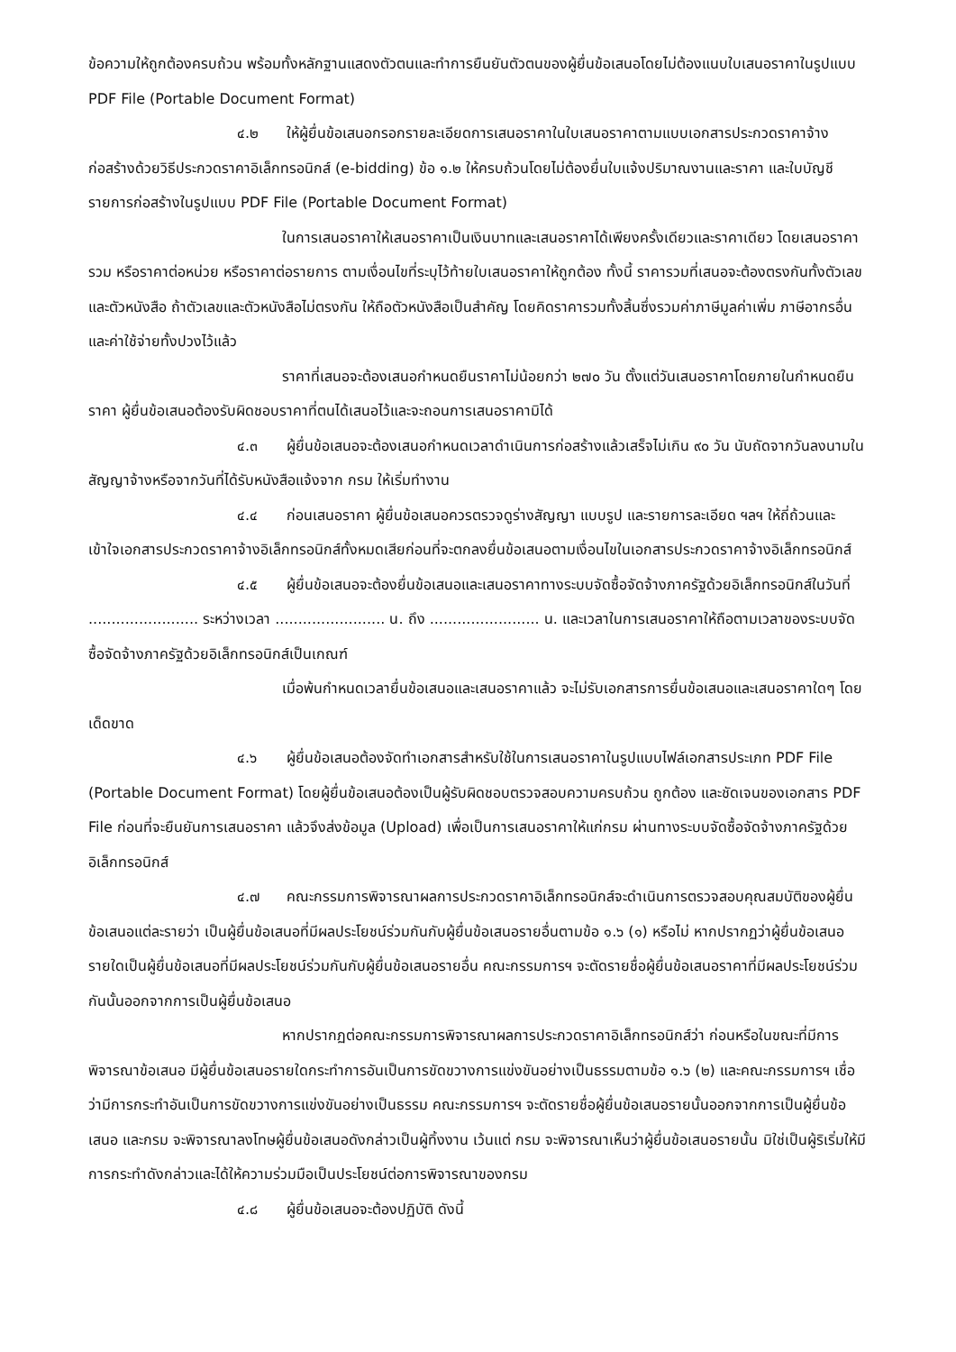ข้อความให้ถูกต้องครบถ้วน พร้อมทั้งหลักฐานแสดงตัวตนและทำการยืนยันตัวตนของผู้ยื่นข้อเสนอโดยไม่ต้องแนบใบเสนอราคาในรูปแบบ PDF File (Portable Document Format)
๔.๒ ให้ผู้ยื่นข้อเสนอกรอกรายละเอียดการเสนอราคาในใบเสนอราคาตามแบบเอกสารประกวดราคาจ้างก่อสร้างด้วยวิธีประกวดราคาอิเล็กทรอนิกส์ (e-bidding) ข้อ ๑.๒ ให้ครบถ้วนโดยไม่ต้องยื่นใบแจ้งปริมาณงานและราคา และใบบัญชีรายการก่อสร้างในรูปแบบ PDF File (Portable Document Format)
ในการเสนอราคาให้เสนอราคาเป็นเงินบาทและเสนอราคาได้เพียงครั้งเดียวและราคาเดียว โดยเสนอราคารวม หรือราคาต่อหน่วย หรือราคาต่อรายการ ตามเงื่อนไขที่ระบุไว้ท้ายใบเสนอราคาให้ถูกต้อง ทั้งนี้ ราคารวมที่เสนอจะต้องตรงกันทั้งตัวเลขและตัวหนังสือ ถ้าตัวเลขและตัวหนังสือไม่ตรงกัน ให้ถือตัวหนังสือเป็นสำคัญ โดยคิดราคารวมทั้งสิ้นซึ่งรวมค่าภาษีมูลค่าเพิ่ม ภาษีอากรอื่น และค่าใช้จ่ายทั้งปวงไว้แล้ว
ราคาที่เสนอจะต้องเสนอกำหนดยืนราคาไม่น้อยกว่า ๒๗๐ วัน ตั้งแต่วันเสนอราคาโดยภายในกำหนดยืนราคา ผู้ยื่นข้อเสนอต้องรับผิดชอบราคาที่ตนได้เสนอไว้และจะถอนการเสนอราคามิได้
๔.๓ ผู้ยื่นข้อเสนอจะต้องเสนอกำหนดเวลาดำเนินการก่อสร้างแล้วเสร็จไม่เกิน ๙๐ วัน นับถัดจากวันลงนามในสัญญาจ้างหรือจากวันที่ได้รับหนังสือแจ้งจาก กรม ให้เริ่มทำงาน
๔.๔ ก่อนเสนอราคา ผู้ยื่นข้อเสนอควรตรวจดูร่างสัญญา แบบรูป และรายการละเอียด ฯลฯ ให้ถี่ถ้วนและเข้าใจเอกสารประกวดราคาจ้างอิเล็กทรอนิกส์ทั้งหมดเสียก่อนที่จะตกลงยื่นข้อเสนอตามเงื่อนไขในเอกสารประกวดราคาจ้างอิเล็กทรอนิกส์
๔.๕ ผู้ยื่นข้อเสนอจะต้องยื่นข้อเสนอและเสนอราคาทางระบบจัดซื้อจัดจ้างภาครัฐด้วยอิเล็กทรอนิกส์ในวันที่ ........................ ระหว่างเวลา ........................ น. ถึง ........................ น. และเวลาในการเสนอราคาให้ถือตามเวลาของระบบจัดซื้อจัดจ้างภาครัฐด้วยอิเล็กทรอนิกส์เป็นเกณฑ์
เมื่อพ้นกำหนดเวลายื่นข้อเสนอและเสนอราคาแล้ว จะไม่รับเอกสารการยื่นข้อเสนอและเสนอราคาใดๆ โดยเด็ดขาด
๔.๖ ผู้ยื่นข้อเสนอต้องจัดทำเอกสารสำหรับใช้ในการเสนอราคาในรูปแบบไฟล์เอกสารประเภท PDF File (Portable Document Format) โดยผู้ยื่นข้อเสนอต้องเป็นผู้รับผิดชอบตรวจสอบความครบถ้วน ถูกต้อง และชัดเจนของเอกสาร PDF File ก่อนที่จะยืนยันการเสนอราคา แล้วจึงส่งข้อมูล (Upload) เพื่อเป็นการเสนอราคาให้แก่กรม ผ่านทางระบบจัดซื้อจัดจ้างภาครัฐด้วยอิเล็กทรอนิกส์
๔.๗ คณะกรรมการพิจารณาผลการประกวดราคาอิเล็กทรอนิกส์จะดำเนินการตรวจสอบคุณสมบัติของผู้ยื่นข้อเสนอแต่ละรายว่า เป็นผู้ยื่นข้อเสนอที่มีผลประโยชน์ร่วมกันกับผู้ยื่นข้อเสนอรายอื่นตามข้อ ๑.๖ (๑) หรือไม่ หากปรากฏว่าผู้ยื่นข้อเสนอรายใดเป็นผู้ยื่นข้อเสนอที่มีผลประโยชน์ร่วมกันกับผู้ยื่นข้อเสนอรายอื่น คณะกรรมการฯ จะตัดรายชื่อผู้ยื่นข้อเสนอราคาที่มีผลประโยชน์ร่วมกันนั้นออกจากการเป็นผู้ยื่นข้อเสนอ
หากปรากฏต่อคณะกรรมการพิจารณาผลการประกวดราคาอิเล็กทรอนิกส์ว่า ก่อนหรือในขณะที่มีการพิจารณาข้อเสนอ มีผู้ยื่นข้อเสนอรายใดกระทำการอันเป็นการขัดขวางการแข่งขันอย่างเป็นธรรมตามข้อ ๑.๖ (๒) และคณะกรรมการฯ เชื่อว่ามีการกระทำอันเป็นการขัดขวางการแข่งขันอย่างเป็นธรรม คณะกรรมการฯ จะตัดรายชื่อผู้ยื่นข้อเสนอรายนั้นออกจากการเป็นผู้ยื่นข้อเสนอ และกรม จะพิจารณาลงโทษผู้ยื่นข้อเสนอดังกล่าวเป็นผู้ทิ้งงาน เว้นแต่ กรม จะพิจารณาเห็นว่าผู้ยื่นข้อเสนอรายนั้น มิใช่เป็นผู้ริเริ่มให้มีการกระทำดังกล่าวและได้ให้ความร่วมมือเป็นประโยชน์ต่อการพิจารณาของกรม
๔.๘ ผู้ยื่นข้อเสนอจะต้องปฏิบัติ ดังนี้